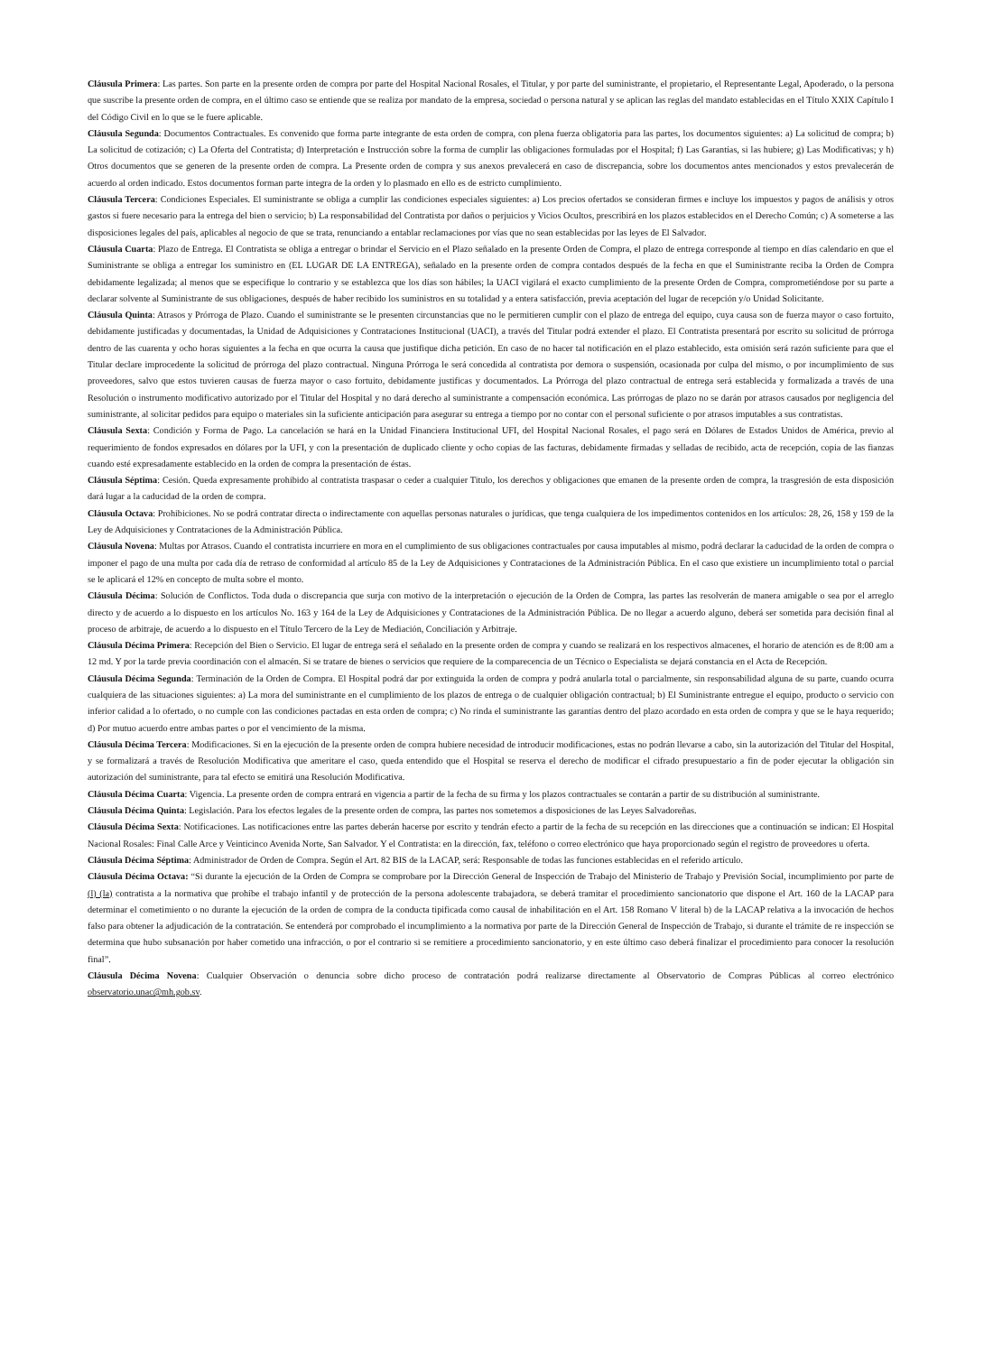Cláusula Primera: Las partes. Son parte en la presente orden de compra por parte del Hospital Nacional Rosales, el Titular, y por parte del suministrante, el propietario, el Representante Legal, Apoderado, o la persona que suscribe la presente orden de compra, en el último caso se entiende que se realiza por mandato de la empresa, sociedad o persona natural y se aplican las reglas del mandato establecidas en el Título XXIX Capítulo I del Código Civil en lo que se le fuere aplicable.
Cláusula Segunda: Documentos Contractuales. Es convenido que forma parte integrante de esta orden de compra, con plena fuerza obligatoria para las partes, los documentos siguientes: a) La solicitud de compra; b) La solicitud de cotización; c) La Oferta del Contratista; d) Interpretación e Instrucción sobre la forma de cumplir las obligaciones formuladas por el Hospital; f) Las Garantías, si las hubiere; g) Las Modificativas; y h) Otros documentos que se generen de la presente orden de compra. La Presente orden de compra y sus anexos prevalecerá en caso de discrepancia, sobre los documentos antes mencionados y estos prevalecerán de acuerdo al orden indicado. Estos documentos forman parte integra de la orden y lo plasmado en ello es de estricto cumplimiento.
Cláusula Tercera: Condiciones Especiales. El suministrante se obliga a cumplir las condiciones especiales siguientes: a) Los precios ofertados se consideran firmes e incluye los impuestos y pagos de análisis y otros gastos si fuere necesario para la entrega del bien o servicio; b) La responsabilidad del Contratista por daños o perjuicios y Vicios Ocultos, prescribirá en los plazos establecidos en el Derecho Común; c) A someterse a las disposiciones legales del país, aplicables al negocio de que se trata, renunciando a entablar reclamaciones por vías que no sean establecidas por las leyes de El Salvador.
Cláusula Cuarta: Plazo de Entrega. El Contratista se obliga a entregar o brindar el Servicio en el Plazo señalado en la presente Orden de Compra, el plazo de entrega corresponde al tiempo en días calendario en que el Suministrante se obliga a entregar los suministro en (EL LUGAR DE LA ENTREGA), señalado en la presente orden de compra contados después de la fecha en que el Suministrante reciba la Orden de Compra debidamente legalizada; al menos que se especifique lo contrario y se establezca que los días son hábiles; la UACI vigilará el exacto cumplimiento de la presente Orden de Compra, comprometiéndose por su parte a declarar solvente al Suministrante de sus obligaciones, después de haber recibido los suministros en su totalidad y a entera satisfacción, previa aceptación del lugar de recepción y/o Unidad Solicitante.
Cláusula Quinta: Atrasos y Prórroga de Plazo. Cuando el suministrante se le presenten circunstancias que no le permitieren cumplir con el plazo de entrega del equipo, cuya causa son de fuerza mayor o caso fortuito, debidamente justificadas y documentadas, la Unidad de Adquisiciones y Contrataciones Institucional (UACI), a través del Titular podrá extender el plazo. El Contratista presentará por escrito su solicitud de prórroga dentro de las cuarenta y ocho horas siguientes a la fecha en que ocurra la causa que justifique dicha petición. En caso de no hacer tal notificación en el plazo establecido, esta omisión será razón suficiente para que el Titular declare improcedente la solicitud de prórroga del plazo contractual. Ninguna Prórroga le será concedida al contratista por demora o suspensión, ocasionada por culpa del mismo, o por incumplimiento de sus proveedores, salvo que estos tuvieren causas de fuerza mayor o caso fortuito, debidamente justificas y documentados. La Prórroga del plazo contractual de entrega será establecida y formalizada a través de una Resolución o instrumento modificativo autorizado por el Titular del Hospital y no dará derecho al suministrante a compensación económica. Las prórrogas de plazo no se darán por atrasos causados por negligencia del suministrante, al solicitar pedidos para equipo o materiales sin la suficiente anticipación para asegurar su entrega a tiempo por no contar con el personal suficiente o por atrasos imputables a sus contratistas.
Cláusula Sexta: Condición y Forma de Pago. La cancelación se hará en la Unidad Financiera Institucional UFI, del Hospital Nacional Rosales, el pago será en Dólares de Estados Unidos de América, previo al requerimiento de fondos expresados en dólares por la UFI, y con la presentación de duplicado cliente y ocho copias de las facturas, debidamente firmadas y selladas de recibido, acta de recepción, copia de las fianzas cuando esté expresadamente establecido en la orden de compra la presentación de éstas.
Cláusula Séptima: Cesión. Queda expresamente prohibido al contratista traspasar o ceder a cualquier Titulo, los derechos y obligaciones que emanen de la presente orden de compra, la trasgresión de esta disposición dará lugar a la caducidad de la orden de compra.
Cláusula Octava: Prohibiciones. No se podrá contratar directa o indirectamente con aquellas personas naturales o jurídicas, que tenga cualquiera de los impedimentos contenidos en los artículos: 28, 26, 158 y 159 de la Ley de Adquisiciones y Contrataciones de la Administración Pública.
Cláusula Novena: Multas por Atrasos. Cuando el contratista incurriere en mora en el cumplimiento de sus obligaciones contractuales por causa imputables al mismo, podrá declarar la caducidad de la orden de compra o imponer el pago de una multa por cada día de retraso de conformidad al artículo 85 de la Ley de Adquisiciones y Contrataciones de la Administración Pública. En el caso que existiere un incumplimiento total o parcial se le aplicará el 12% en concepto de multa sobre el monto.
Cláusula Décima: Solución de Conflictos. Toda duda o discrepancia que surja con motivo de la interpretación o ejecución de la Orden de Compra, las partes las resolverán de manera amigable o sea por el arreglo directo y de acuerdo a lo dispuesto en los artículos No. 163 y 164 de la Ley de Adquisiciones y Contrataciones de la Administración Pública. De no llegar a acuerdo alguno, deberá ser sometida para decisión final al proceso de arbitraje, de acuerdo a lo dispuesto en el Título Tercero de la Ley de Mediación, Conciliación y Arbitraje.
Cláusula Décima Primera: Recepción del Bien o Servicio. El lugar de entrega será el señalado en la presente orden de compra y cuando se realizará en los respectivos almacenes, el horario de atención es de 8:00 am a 12 md. Y por la tarde previa coordinación con el almacén. Si se tratare de bienes o servicios que requiere de la comparecencia de un Técnico o Especialista se dejará constancia en el Acta de Recepción.
Cláusula Décima Segunda: Terminación de la Orden de Compra. El Hospital podrá dar por extinguida la orden de compra y podrá anularla total o parcialmente, sin responsabilidad alguna de su parte, cuando ocurra cualquiera de las situaciones siguientes: a) La mora del suministrante en el cumplimiento de los plazos de entrega o de cualquier obligación contractual; b) El Suministrante entregue el equipo, producto o servicio con inferior calidad a lo ofertado, o no cumple con las condiciones pactadas en esta orden de compra; c) No rinda el suministrante las garantías dentro del plazo acordado en esta orden de compra y que se le haya requerido; d) Por mutuo acuerdo entre ambas partes o por el vencimiento de la misma.
Cláusula Décima Tercera: Modificaciones. Si en la ejecución de la presente orden de compra hubiere necesidad de introducir modificaciones, estas no podrán llevarse a cabo, sin la autorización del Titular del Hospital, y se formalizará a través de Resolución Modificativa que ameritare el caso, queda entendido que el Hospital se reserva el derecho de modificar el cifrado presupuestario a fin de poder ejecutar la obligación sin autorización del suministrante, para tal efecto se emitirá una Resolución Modificativa.
Cláusula Décima Cuarta: Vigencia. La presente orden de compra entrará en vigencia a partir de la fecha de su firma y los plazos contractuales se contarán a partir de su distribución al suministrante.
Cláusula Décima Quinta: Legislación. Para los efectos legales de la presente orden de compra, las partes nos sometemos a disposiciones de las Leyes Salvadoreñas.
Cláusula Décima Sexta: Notificaciones. Las notificaciones entre las partes deberán hacerse por escrito y tendrán efecto a partir de la fecha de su recepción en las direcciones que a continuación se indican: El Hospital Nacional Rosales: Final Calle Arce y Veinticinco Avenida Norte, San Salvador. Y el Contratista: en la dirección, fax, teléfono o correo electrónico que haya proporcionado según el registro de proveedores u oferta.
Cláusula Décima Séptima: Administrador de Orden de Compra. Según el Art. 82 BIS de la LACAP, será: Responsable de todas las funciones establecidas en el referido artículo.
Cláusula Décima Octava: “Si durante la ejecución de la Orden de Compra se comprobare por la Dirección General de Inspección de Trabajo del Ministerio de Trabajo y Previsión Social, incumplimiento por parte de (l) (la) contratista a la normativa que prohíbe el trabajo infantil y de protección de la persona adolescente trabajadora, se deberá tramitar el procedimiento sancionatorio que dispone el Art. 160 de la LACAP para determinar el cometimiento o no durante la ejecución de la orden de compra de la conducta tipificada como causal de inhabilitación en el Art. 158 Romano V literal b) de la LACAP relativa a la invocación de hechos falso para obtener la adjudicación de la contratación. Se entenderá por comprobado el incumplimiento a la normativa por parte de la Dirección General de Inspección de Trabajo, si durante el trámite de re inspección se determina que hubo subsanación por haber cometido una infracción, o por el contrario si se remitiere a procedimiento sancionatorio, y en este último caso deberá finalizar el procedimiento para conocer la resolución final”.
Cláusula Décima Novena: Cualquier Observación o denuncia sobre dicho proceso de contratación podrá realizarse directamente al Observatorio de Compras Públicas al correo electrónico observatorio.unac@mh.gob.sv.